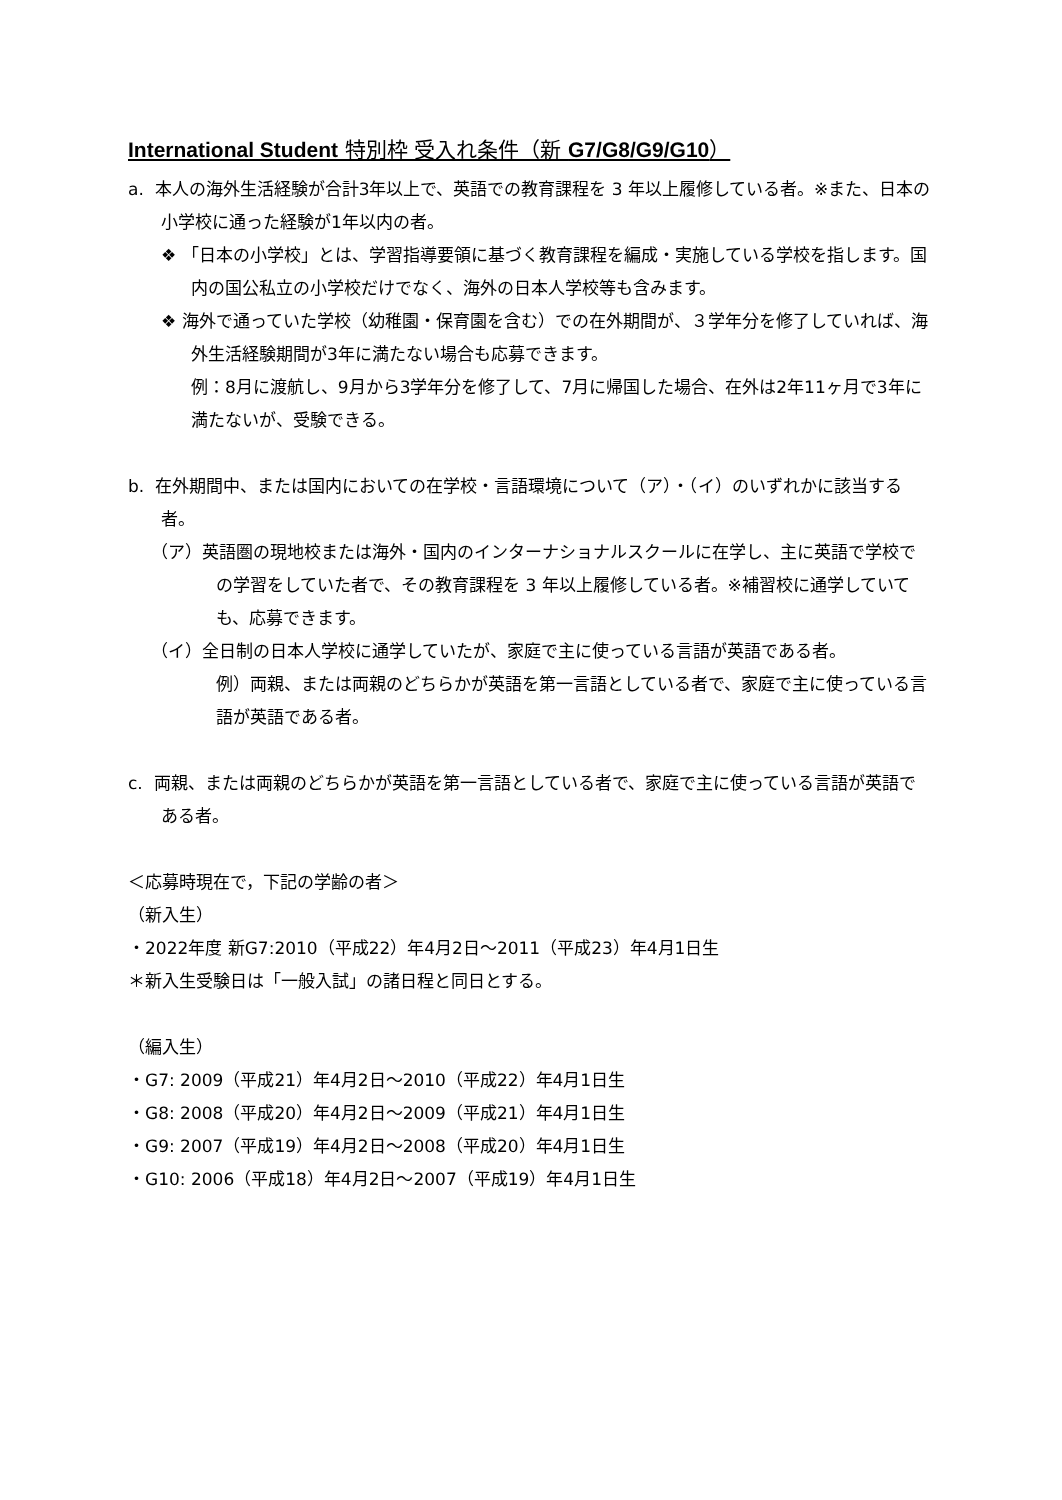International Student 特別枠 受入れ条件（新 G7/G8/G9/G10）
a. 本人の海外生活経験が合計3年以上で、英語での教育課程を 3 年以上履修している者。※また、日本の小学校に通った経験が1年以内の者。
❖ 「日本の小学校」とは、学習指導要領に基づく教育課程を編成・実施している学校を指します。国内の国公私立の小学校だけでなく、海外の日本人学校等も含みます。
❖ 海外で通っていた学校（幼稚園・保育園を含む）での在外期間が、３学年分を修了していれば、海外生活経験期間が3年に満たない場合も応募できます。
例：8月に渡航し、9月から3学年分を修了して、7月に帰国した場合、在外は2年11ヶ月で3年に満たないが、受験できる。
b. 在外期間中、または国内においての在学校・言語環境について（ア）・（イ）のいずれかに該当する者。
（ア）英語圏の現地校または海外・国内のインターナショナルスクールに在学し、主に英語で学校での学習をしていた者で、その教育課程を 3 年以上履修している者。※補習校に通学していても、応募できます。
（イ）全日制の日本人学校に通学していたが、家庭で主に使っている言語が英語である者。
例）両親、または両親のどちらかが英語を第一言語としている者で、家庭で主に使っている言語が英語である者。
c. 両親、または両親のどちらかが英語を第一言語としている者で、家庭で主に使っている言語が英語である者。
＜応募時現在で，下記の学齢の者＞
（新入生）
・2022年度 新G7:2010（平成22）年4月2日～2011（平成23）年4月1日生
＊新入生受験日は「一般入試」の諸日程と同日とする。
（編入生）
・G7: 2009（平成21）年4月2日～2010（平成22）年4月1日生
・G8: 2008（平成20）年4月2日～2009（平成21）年4月1日生
・G9: 2007（平成19）年4月2日～2008（平成20）年4月1日生
・G10: 2006（平成18）年4月2日～2007（平成19）年4月1日生